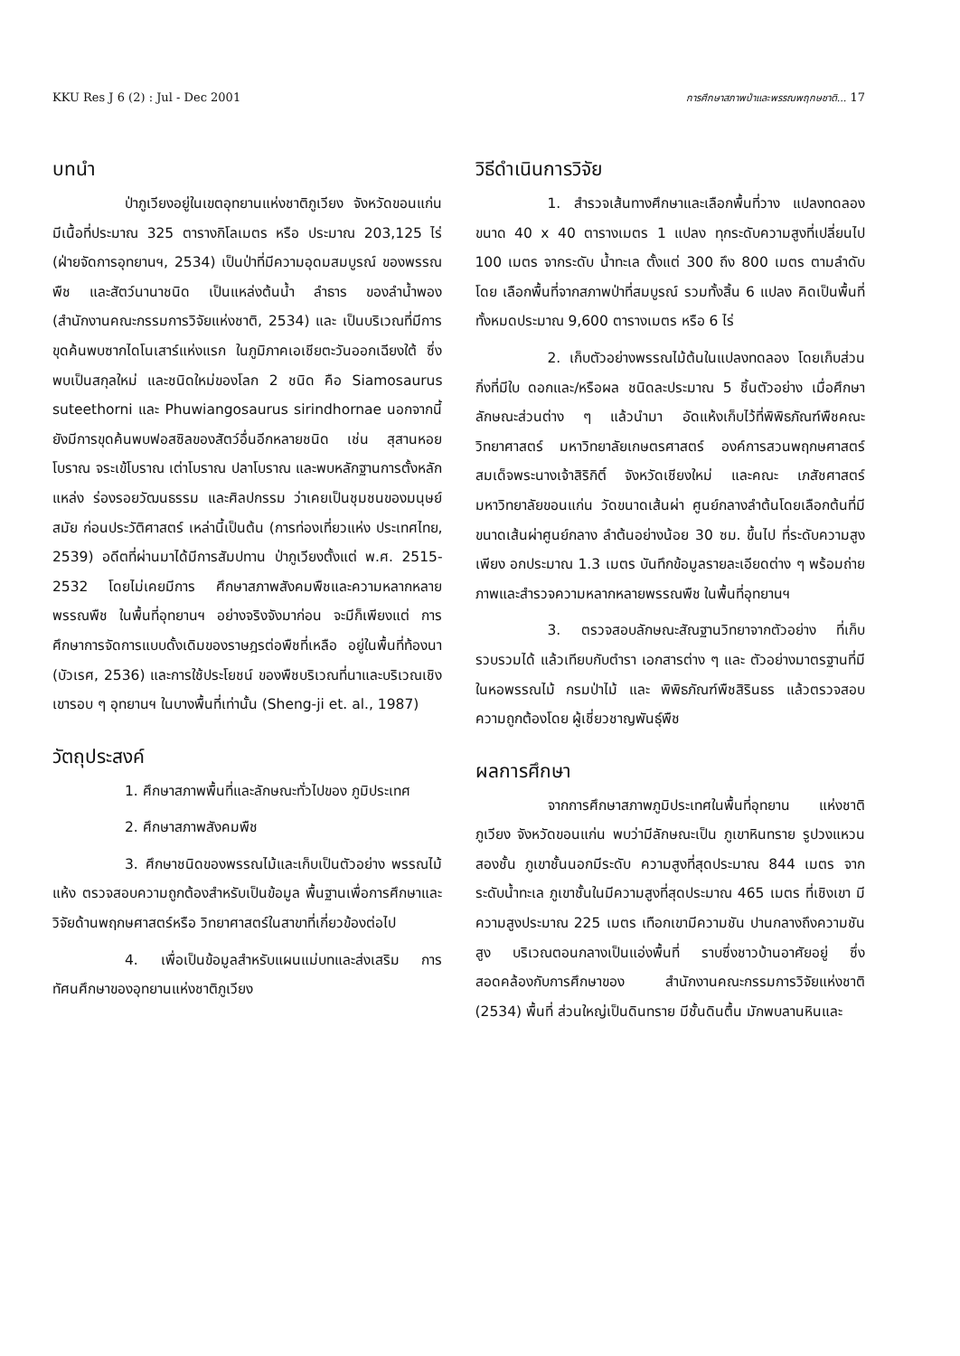KKU Res J 6 (2) : Jul - Dec 2001 การศึกษาสภาพป่าและพรรณพฤกษชาติ... 17
บทนำ
ป่าภูเวียงอยู่ในเขตอุทยานแห่งชาติภูเวียง จังหวัดขอนแก่น มีเนื้อที่ประมาณ 325 ตารางกิโลเมตร หรือ ประมาณ 203,125 ไร่ (ฝ่ายจัดการอุทยานฯ, 2534) เป็นป่าที่มีความอุดมสมบูรณ์ ของพรรณพืช และสัตว์นานาชนิด เป็นแหล่งต้นน้ำ ลำธาร ของลำน้ำพอง (สำนักงานคณะกรรมการวิจัยแห่งชาติ, 2534) และ เป็นบริเวณที่มีการขุดค้นพบซากไดโนเสาร์แห่งแรก ในภูมิภาคเอเชียตะวันออกเฉียงใต้ ซึ่งพบเป็นสกุลใหม่ และชนิดใหม่ของโลก 2 ชนิด คือ Siamosaurus suteethorni และ Phuwiangosaurus sirindhornae นอกจากนี้ ยังมีการขุดค้นพบฟอสซิลของสัตว์อื่นอีกหลายชนิด เช่น สุสานหอยโบราณ จระเข้โบราณ เต่าโบราณ ปลาโบราณ และพบหลักฐานการตั้งหลักแหล่ง ร่องรอยวัฒนธรรม และศิลปกรรม ว่าเคยเป็นชุมชนของมนุษย์สมัย ก่อนประวัติศาสตร์ เหล่านี้เป็นต้น (การท่องเที่ยวแห่ง ประเทศไทย, 2539) อดีตที่ผ่านมาได้มีการสัมปทาน ป่าภูเวียงตั้งแต่ พ.ศ. 2515-2532 โดยไม่เคยมีการ ศึกษาสภาพสังคมพืชและความหลากหลายพรรณพืช ในพื้นที่อุทยานฯ อย่างจริงจังมาก่อน จะมีก็เพียงแต่ การศึกษาการจัดการแบบดั้งเดิมของราษฎรต่อพืชที่เหลือ อยู่ในพื้นที่ท้องนา (บัวเรศ, 2536) และการใช้ประโยชน์ ของพืชบริเวณที่นาและบริเวณเชิงเขารอบ ๆ อุทยานฯ ในบางพื้นที่เท่านั้น (Sheng-ji et. al., 1987)
วัตถุประสงค์
1. ศึกษาสภาพพื้นที่และลักษณะทั่วไปของ ภูมิประเทศ
2. ศึกษาสภาพสังคมพืช
3. ศึกษาชนิดของพรรณไม้และเก็บเป็นตัวอย่าง พรรณไม้แห้ง ตรวจสอบความถูกต้องสำหรับเป็นข้อมูล พื้นฐานเพื่อการศึกษาและวิจัยด้านพฤกษศาสตร์หรือ วิทยาศาสตร์ในสาขาที่เกี่ยวข้องต่อไป
4. เพื่อเป็นข้อมูลสำหรับแผนแม่บทและส่งเสริม การทัศนศึกษาของอุทยานแห่งชาติภูเวียง
วิธีดำเนินการวิจัย
1. สำรวจเส้นทางศึกษาและเลือกพื้นที่วาง แปลงทดลอง ขนาด 40 x 40 ตารางเมตร 1 แปลง ทุกระดับความสูงที่เปลี่ยนไป 100 เมตร จากระดับ น้ำทะเล ตั้งแต่ 300 ถึง 800 เมตร ตามลำดับ โดย เลือกพื้นที่จากสภาพป่าที่สมบูรณ์ รวมทั้งสิ้น 6 แปลง คิดเป็นพื้นที่ทั้งหมดประมาณ 9,600 ตารางเมตร หรือ 6 ไร่
2. เก็บตัวอย่างพรรณไม้ต้นในแปลงทดลอง โดยเก็บส่วนกิ่งที่มีใบ ดอกและ/หรือผล ชนิดละประมาณ 5 ชิ้นตัวอย่าง เมื่อศึกษาลักษณะส่วนต่าง ๆ แล้วนำมา อัดแห้งเก็บไว้ที่พิพิธภัณฑ์พืชคณะวิทยาศาสตร์ มหาวิทยาลัยเกษตรศาสตร์ องค์การสวนพฤกษศาสตร์ สมเด็จพระนางเจ้าสิริกิติ์ จังหวัดเชียงใหม่ และคณะ เภสัชศาสตร์ มหาวิทยาลัยขอนแก่น วัดขนาดเส้นผ่า ศูนย์กลางลำต้นโดยเลือกต้นที่มีขนาดเส้นผ่าศูนย์กลาง ลำต้นอย่างน้อย 30 ซม. ขึ้นไป ที่ระดับความสูงเพียง อกประมาณ 1.3 เมตร บันทึกข้อมูลรายละเอียดต่าง ๆ พร้อมถ่ายภาพและสำรวจความหลากหลายพรรณพืช ในพื้นที่อุทยานฯ
3. ตรวจสอบลักษณะสัณฐานวิทยาจากตัวอย่าง ที่เก็บรวบรวมได้ แล้วเทียบกับตำรา เอกสารต่าง ๆ และ ตัวอย่างมาตรฐานที่มีในหอพรรณไม้ กรมป่าไม้ และ พิพิธภัณฑ์พืชสิรินธร แล้วตรวจสอบความถูกต้องโดย ผู้เชี่ยวชาญพันธุ์พืช
ผลการศึกษา
จากการศึกษาสภาพภูมิประเทศในพื้นที่อุทยาน แห่งชาติภูเวียง จังหวัดขอนแก่น พบว่ามีลักษณะเป็น ภูเขาหินทราย รูปวงแหวนสองชั้น ภูเขาชั้นนอกมีระดับ ความสูงที่สุดประมาณ 844 เมตร จากระดับน้ำทะเล ภูเขาชั้นในมีความสูงที่สุดประมาณ 465 เมตร ที่เชิงเขา มีความสูงประมาณ 225 เมตร เทือกเขามีความชัน ปานกลางถึงความชันสูง บริเวณตอนกลางเป็นแอ่งพื้นที่ ราบซึ่งชาวบ้านอาศัยอยู่ ซึ่งสอดคล้องกับการศึกษาของ สำนักงานคณะกรรมการวิจัยแห่งชาติ (2534) พื้นที่ ส่วนใหญ่เป็นดินทราย มีชั้นดินตื้น มักพบลานหินและ